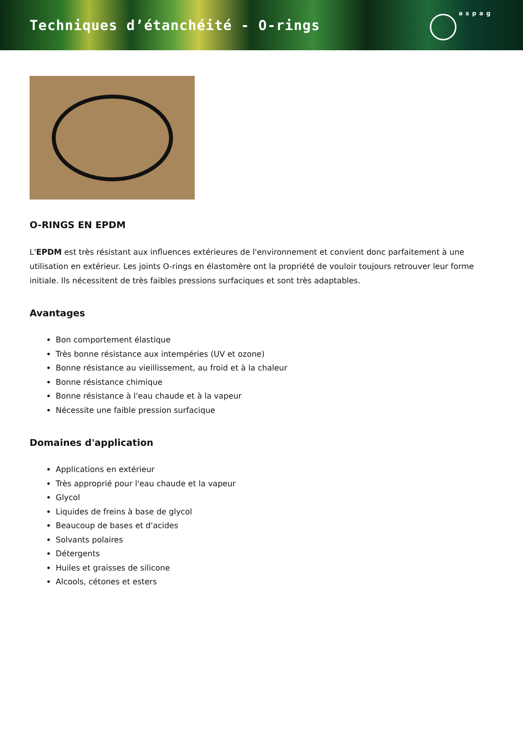Techniques d’étanchéité - O-rings
aspag
O-RINGS EN EPDM
L'EPDM est très résistant aux influences extérieures de l'environnement et convient donc parfaitement à une utilisation en extérieur. Les joints O-rings en élastomère ont la propriété de vouloir toujours retrouver leur forme initiale. Ils nécessitent de très faibles pressions surfaciques et sont très adaptables.
Avantages
Bon comportement élastique
Très bonne résistance aux intempéries (UV et ozone)
Bonne résistance au vieillissement, au froid et à la chaleur
Bonne résistance chimique
Bonne résistance à l'eau chaude et à la vapeur
Nécessite une faible pression surfacique
Domaines d'application
Applications en extérieur
Très approprié pour l'eau chaude et la vapeur
Glycol
Liquides de freins à base de glycol
Beaucoup de bases et d'acides
Solvants polaires
Détergents
Huiles et graisses de silicone
Alcools, cétones et esters